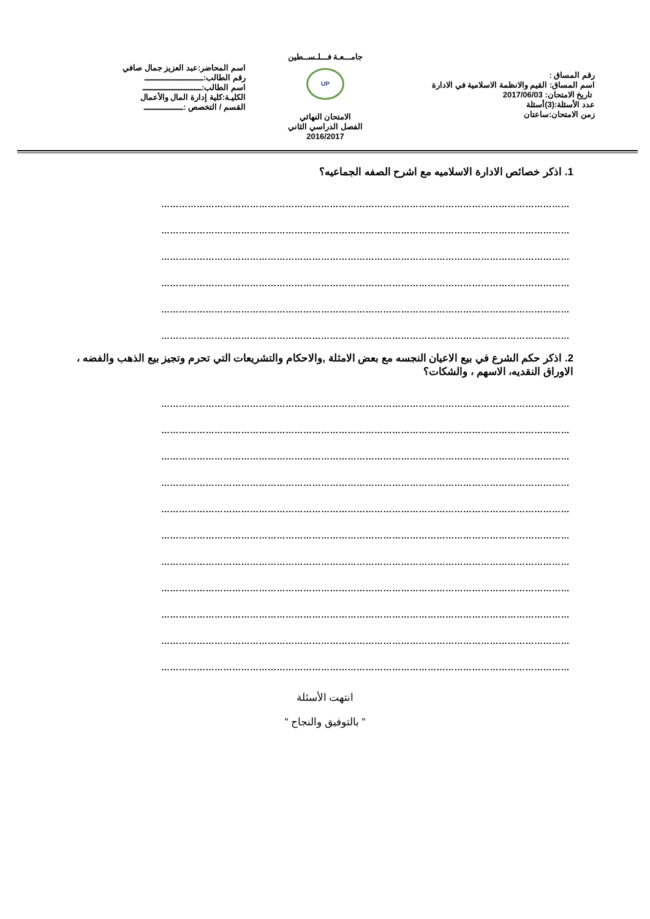رقم المساق :
اسم المساق: القيم والانظمة الاسلامية في الادارة
تاريخ الامتحان: 2017/06/03
عدد الأسئلة:(3)أسئلة
زمن الامتحان:ساعتان
جامـــعـة فـــلـســطين
UP
الامتحان النهائي
الفصل الدراسي الثاني
2016/2017
اسم المحاضر:عبد العزيز جمال صافي
رقم الطالب:ــــــــــــــــــــــــ
اسم الطالب:ــــــــــــــــــــــــ
الكليـة:كلية إدارة المال والأعمال
القسم / التخصص :ــــــــــــــــ
1. اذكر خصائص الادارة الاسلاميه مع اشرح الصفه الجماعيه؟
…………………………………………………………………………………………………………………………
…………………………………………………………………………………………………………………………
…………………………………………………………………………………………………………………………
…………………………………………………………………………………………………………………………
…………………………………………………………………………………………………………………………
…………………………………………………………………………………………………………………………
2. اذكر حكم الشرع في بيع الاعيان النجسه مع بعض الامثلة ,والاحكام والتشريعات التي تحرم وتجيز بيع الذهب والفضه ، الاوراق النقديه، الاسهم ، والشكات؟
…………………………………………………………………………………………………………………………
…………………………………………………………………………………………………………………………
…………………………………………………………………………………………………………………………
…………………………………………………………………………………………………………………………
…………………………………………………………………………………………………………………………
…………………………………………………………………………………………………………………………
…………………………………………………………………………………………………………………………
…………………………………………………………………………………………………………………………
…………………………………………………………………………………………………………………………
…………………………………………………………………………………………………………………………
…………………………………………………………………………………………………………………………
انتهت الأسئلة
" بالتوفيق والنجاح "